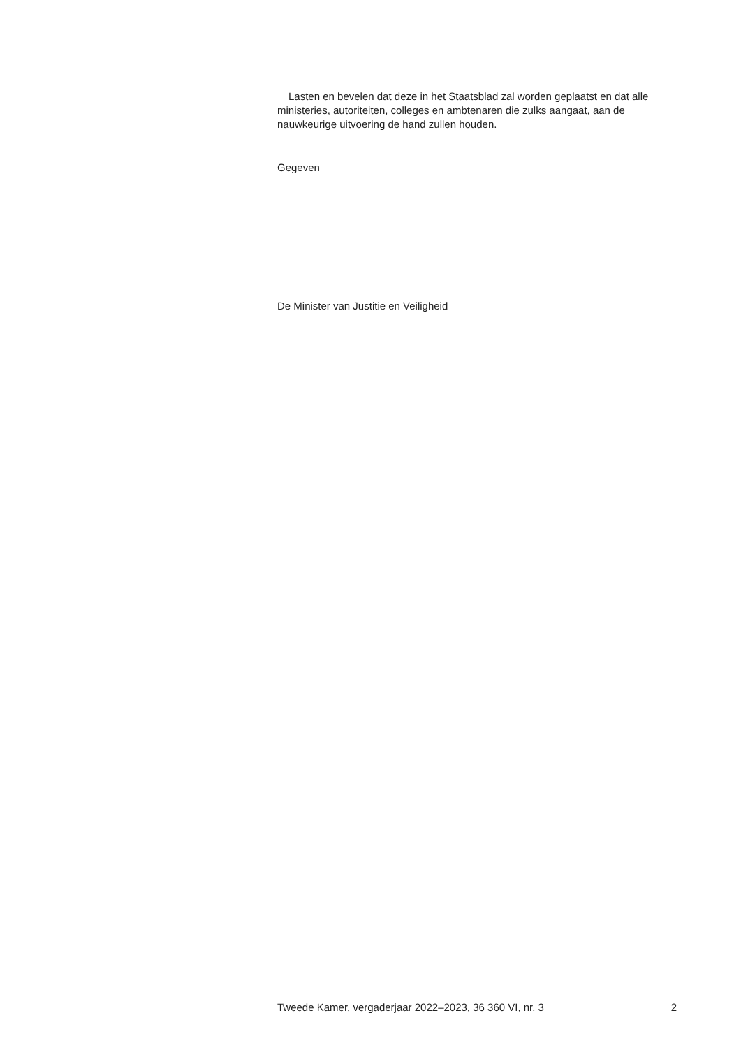Lasten en bevelen dat deze in het Staatsblad zal worden geplaatst en dat alle ministeries, autoriteiten, colleges en ambtenaren die zulks aangaat, aan de nauwkeurige uitvoering de hand zullen houden.
Gegeven
De Minister van Justitie en Veiligheid
Tweede Kamer, vergaderjaar 2022–2023, 36 360 VI, nr. 3 2